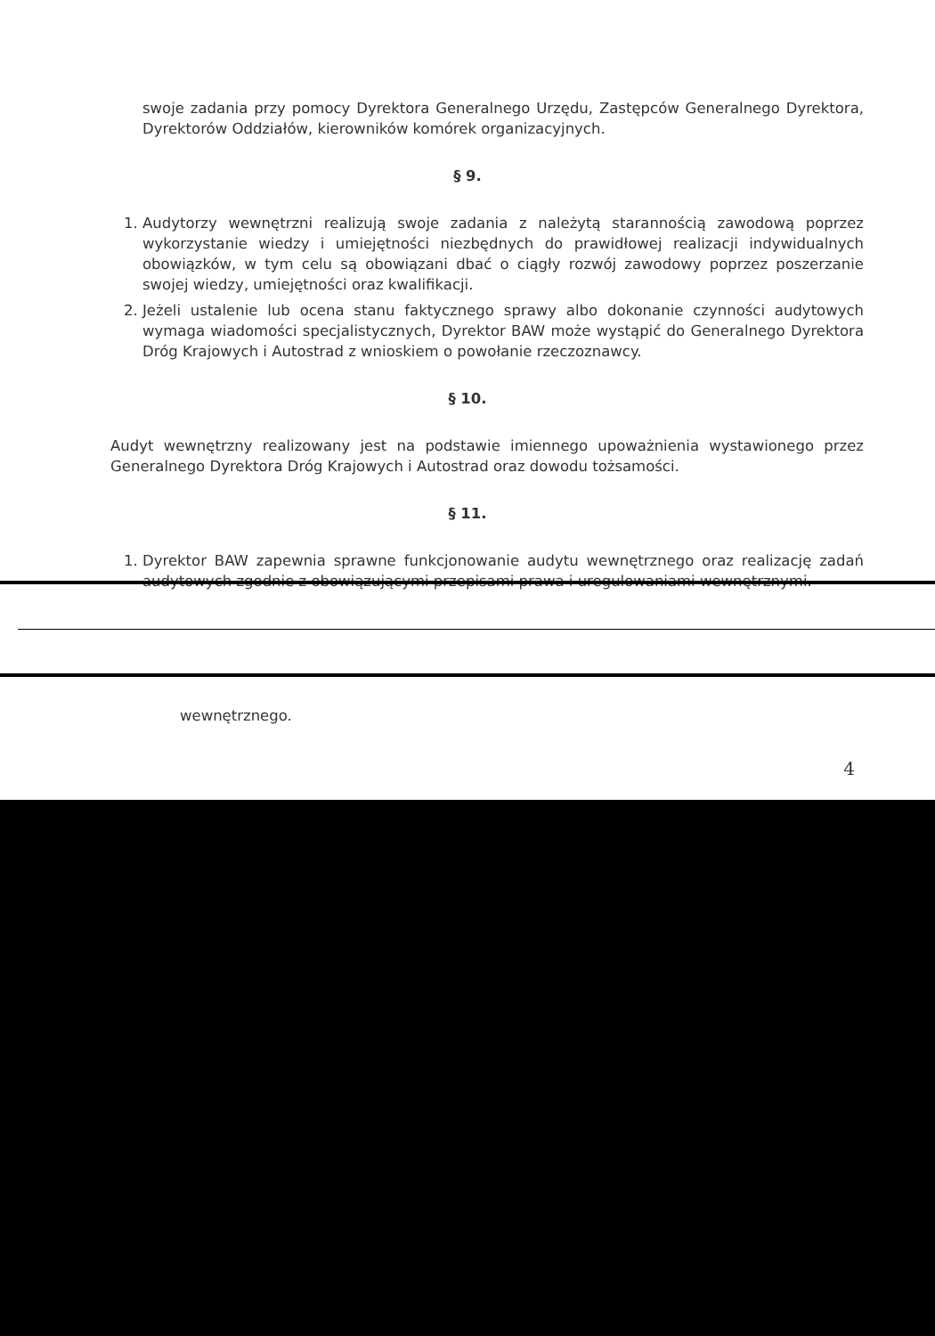swoje zadania przy pomocy Dyrektora Generalnego Urzędu, Zastępców Generalnego Dyrektora, Dyrektorów Oddziałów, kierowników komórek organizacyjnych.
§ 9.
1. Audytorzy wewnętrzni realizują swoje zadania z należytą starannością zawodową poprzez wykorzystanie wiedzy i umiejętności niezbędnych do prawidłowej realizacji indywidualnych obowiązków, w tym celu są obowiązani dbać o ciągły rozwój zawodowy poprzez poszerzanie swojej wiedzy, umiejętności oraz kwalifikacji.
2. Jeżeli ustalenie lub ocena stanu faktycznego sprawy albo dokonanie czynności audytowych wymaga wiadomości specjalistycznych, Dyrektor BAW może wystąpić do Generalnego Dyrektora Dróg Krajowych i Autostrad z wnioskiem o powołanie rzeczoznawcy.
§ 10.
Audyt wewnętrzny realizowany jest na podstawie imiennego upoważnienia wystawionego przez Generalnego Dyrektora Dróg Krajowych i Autostrad oraz dowodu tożsamości.
§ 11.
1. Dyrektor BAW zapewnia sprawne funkcjonowanie audytu wewnętrznego oraz realizację zadań audytowych zgodnie z obowiązującymi przepisami prawa i uregulowaniami wewnętrznymi.
wewnętrznego.
4